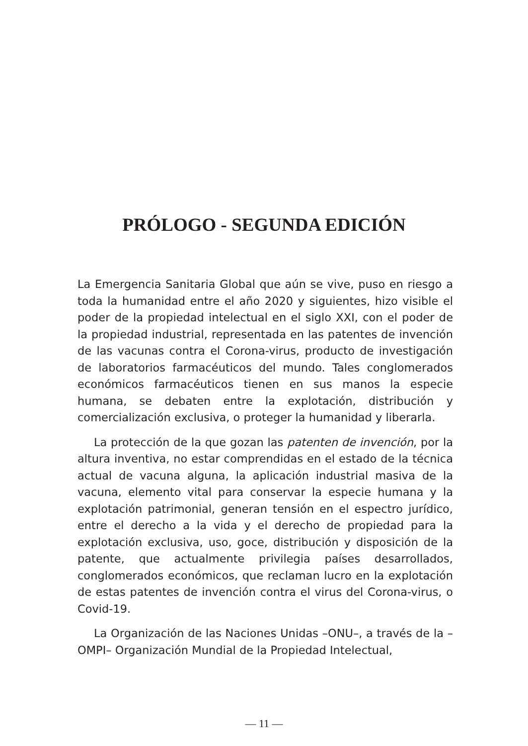PRÓLOGO - SEGUNDA EDICIÓN
La Emergencia Sanitaria Global que aún se vive, puso en riesgo a toda la humanidad entre el año 2020 y siguientes, hizo visible el poder de la propiedad intelectual en el siglo XXI, con el poder de la propiedad industrial, representada en las patentes de invención de las vacunas contra el Corona-virus, producto de investigación de laboratorios farmacéuticos del mundo. Tales conglomerados económicos farmacéuticos tienen en sus manos la especie humana, se debaten entre la explotación, distribución y comercialización exclusiva, o proteger la humanidad y liberarla.
La protección de la que gozan las patenten de invención, por la altura inventiva, no estar comprendidas en el estado de la técnica actual de vacuna alguna, la aplicación industrial masiva de la vacuna, elemento vital para conservar la especie humana y la explotación patrimonial, generan tensión en el espectro jurídico, entre el derecho a la vida y el derecho de propiedad para la explotación exclusiva, uso, goce, distribución y disposición de la patente, que actualmente privilegia países desarrollados, conglomerados económicos, que reclaman lucro en la explotación de estas patentes de invención contra el virus del Corona-virus, o Covid-19.
La Organización de las Naciones Unidas –ONU–, a través de la –OMPI– Organización Mundial de la Propiedad Intelectual,
— 11 —